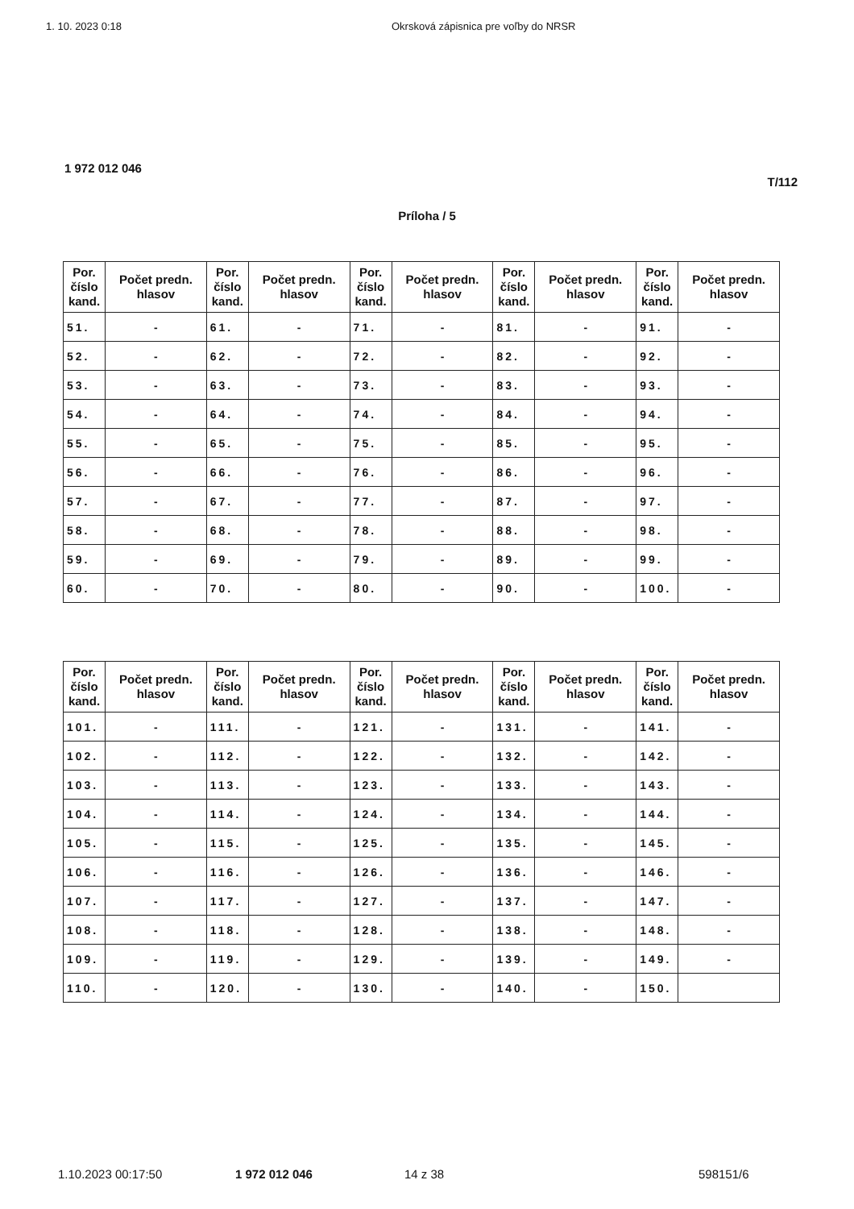1. 10. 2023 0:18 Okrsková zápisnica pre voľby do NRSR
1 972 012 046
T/112
Príloha / 5
| Por. číslo kand. | Počet predn. hlasov | Por. číslo kand. | Počet predn. hlasov | Por. číslo kand. | Počet predn. hlasov | Por. číslo kand. | Počet predn. hlasov | Por. číslo kand. | Počet predn. hlasov |
| --- | --- | --- | --- | --- | --- | --- | --- | --- | --- |
| 51. | - | 61. | - | 71. | - | 81. | - | 91. | - |
| 52. | - | 62. | - | 72. | - | 82. | - | 92. | - |
| 53. | - | 63. | - | 73. | - | 83. | - | 93. | - |
| 54. | - | 64. | - | 74. | - | 84. | - | 94. | - |
| 55. | - | 65. | - | 75. | - | 85. | - | 95. | - |
| 56. | - | 66. | - | 76. | - | 86. | - | 96. | - |
| 57. | - | 67. | - | 77. | - | 87. | - | 97. | - |
| 58. | - | 68. | - | 78. | - | 88. | - | 98. | - |
| 59. | - | 69. | - | 79. | - | 89. | - | 99. | - |
| 60. | - | 70. | - | 80. | - | 90. | - | 100. | - |
| Por. číslo kand. | Počet predn. hlasov | Por. číslo kand. | Počet predn. hlasov | Por. číslo kand. | Počet predn. hlasov | Por. číslo kand. | Počet predn. hlasov | Por. číslo kand. | Počet predn. hlasov |
| --- | --- | --- | --- | --- | --- | --- | --- | --- | --- |
| 101. | - | 111. | - | 121. | - | 131. | - | 141. | - |
| 102. | - | 112. | - | 122. | - | 132. | - | 142. | - |
| 103. | - | 113. | - | 123. | - | 133. | - | 143. | - |
| 104. | - | 114. | - | 124. | - | 134. | - | 144. | - |
| 105. | - | 115. | - | 125. | - | 135. | - | 145. | - |
| 106. | - | 116. | - | 126. | - | 136. | - | 146. | - |
| 107. | - | 117. | - | 127. | - | 137. | - | 147. | - |
| 108. | - | 118. | - | 128. | - | 138. | - | 148. | - |
| 109. | - | 119. | - | 129. | - | 139. | - | 149. | - |
| 110. | - | 120. | - | 130. | - | 140. | - | 150. | |
1.10.2023 00:17:50 1 972 012 046 14 z 38 598151/6